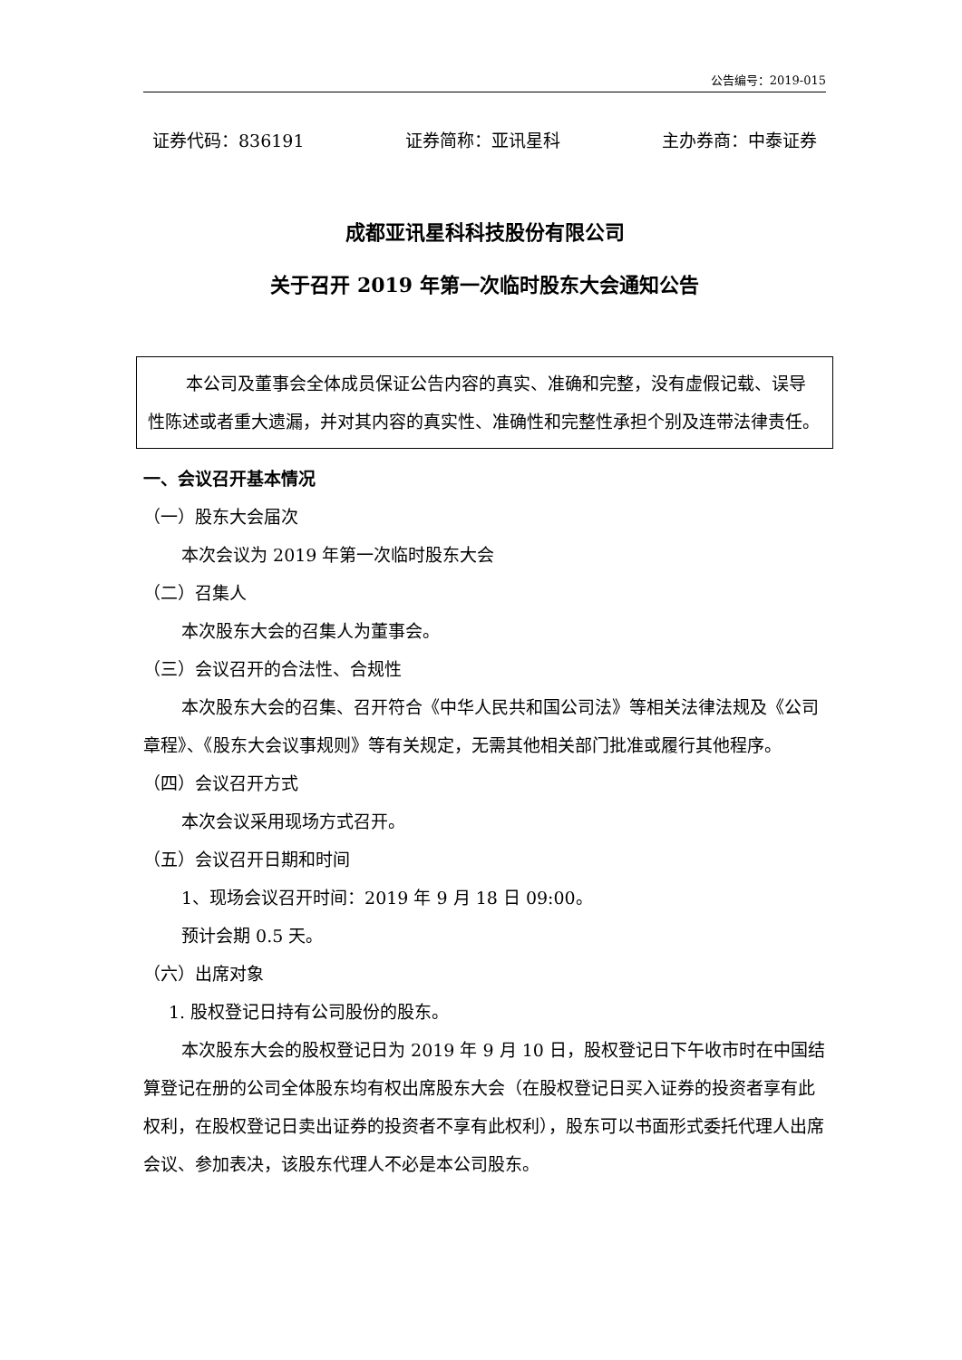公告编号：2019-015
证券代码：836191 证券简称：亚讯星科 主办券商：中泰证券
成都亚讯星科科技股份有限公司
关于召开 2019 年第一次临时股东大会通知公告
本公司及董事会全体成员保证公告内容的真实、准确和完整，没有虚假记载、误导性陈述或者重大遗漏，并对其内容的真实性、准确性和完整性承担个别及连带法律责任。
一、会议召开基本情况
（一）股东大会届次
本次会议为 2019 年第一次临时股东大会
（二）召集人
本次股东大会的召集人为董事会。
（三）会议召开的合法性、合规性
本次股东大会的召集、召开符合《中华人民共和国公司法》等相关法律法规及《公司章程》、《股东大会议事规则》等有关规定，无需其他相关部门批准或履行其他程序。
（四）会议召开方式
本次会议采用现场方式召开。
（五）会议召开日期和时间
1、现场会议召开时间：2019 年 9 月 18 日 09:00。
预计会期 0.5 天。
（六）出席对象
1. 股权登记日持有公司股份的股东。
本次股东大会的股权登记日为 2019 年 9 月 10 日，股权登记日下午收市时在中国结算登记在册的公司全体股东均有权出席股东大会（在股权登记日买入证券的投资者享有此权利，在股权登记日卖出证券的投资者不享有此权利），股东可以书面形式委托代理人出席会议、参加表决，该股东代理人不必是本公司股东。